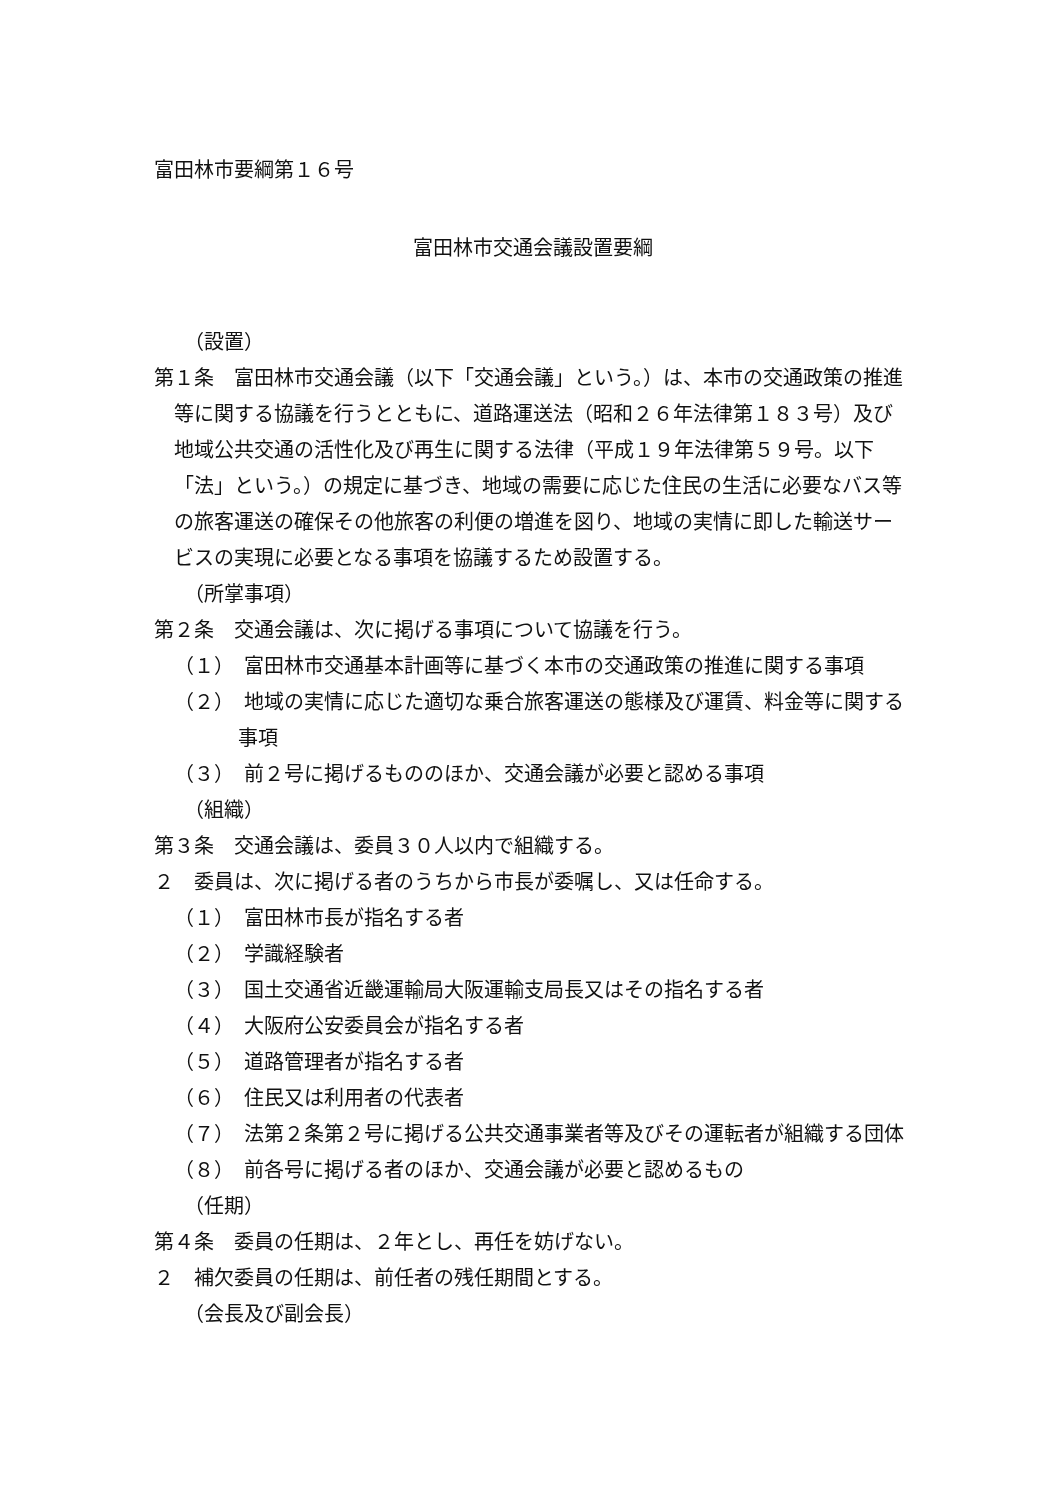富田林市要綱第１６号
富田林市交通会議設置要綱
（設置）
第１条　富田林市交通会議（以下「交通会議」という。）は、本市の交通政策の推進等に関する協議を行うとともに、道路運送法（昭和２６年法律第１８３号）及び地域公共交通の活性化及び再生に関する法律（平成１９年法律第５９号。以下「法」という。）の規定に基づき、地域の需要に応じた住民の生活に必要なバス等の旅客運送の確保その他旅客の利便の増進を図り、地域の実情に即した輸送サービスの実現に必要となる事項を協議するため設置する。
（所掌事項）
第２条　交通会議は、次に掲げる事項について協議を行う。
（１）　富田林市交通基本計画等に基づく本市の交通政策の推進に関する事項
（２）　地域の実情に応じた適切な乗合旅客運送の態様及び運賃、料金等に関する事項
（３）　前２号に掲げるもののほか、交通会議が必要と認める事項
（組織）
第３条　交通会議は、委員３０人以内で組織する。
２　委員は、次に掲げる者のうちから市長が委嘱し、又は任命する。
（１）　富田林市長が指名する者
（２）　学識経験者
（３）　国土交通省近畿運輸局大阪運輸支局長又はその指名する者
（４）　大阪府公安委員会が指名する者
（５）　道路管理者が指名する者
（６）　住民又は利用者の代表者
（７）　法第２条第２号に掲げる公共交通事業者等及びその運転者が組織する団体
（８）　前各号に掲げる者のほか、交通会議が必要と認めるもの
（任期）
第４条　委員の任期は、２年とし、再任を妨げない。
２　補欠委員の任期は、前任者の残任期間とする。
（会長及び副会長）